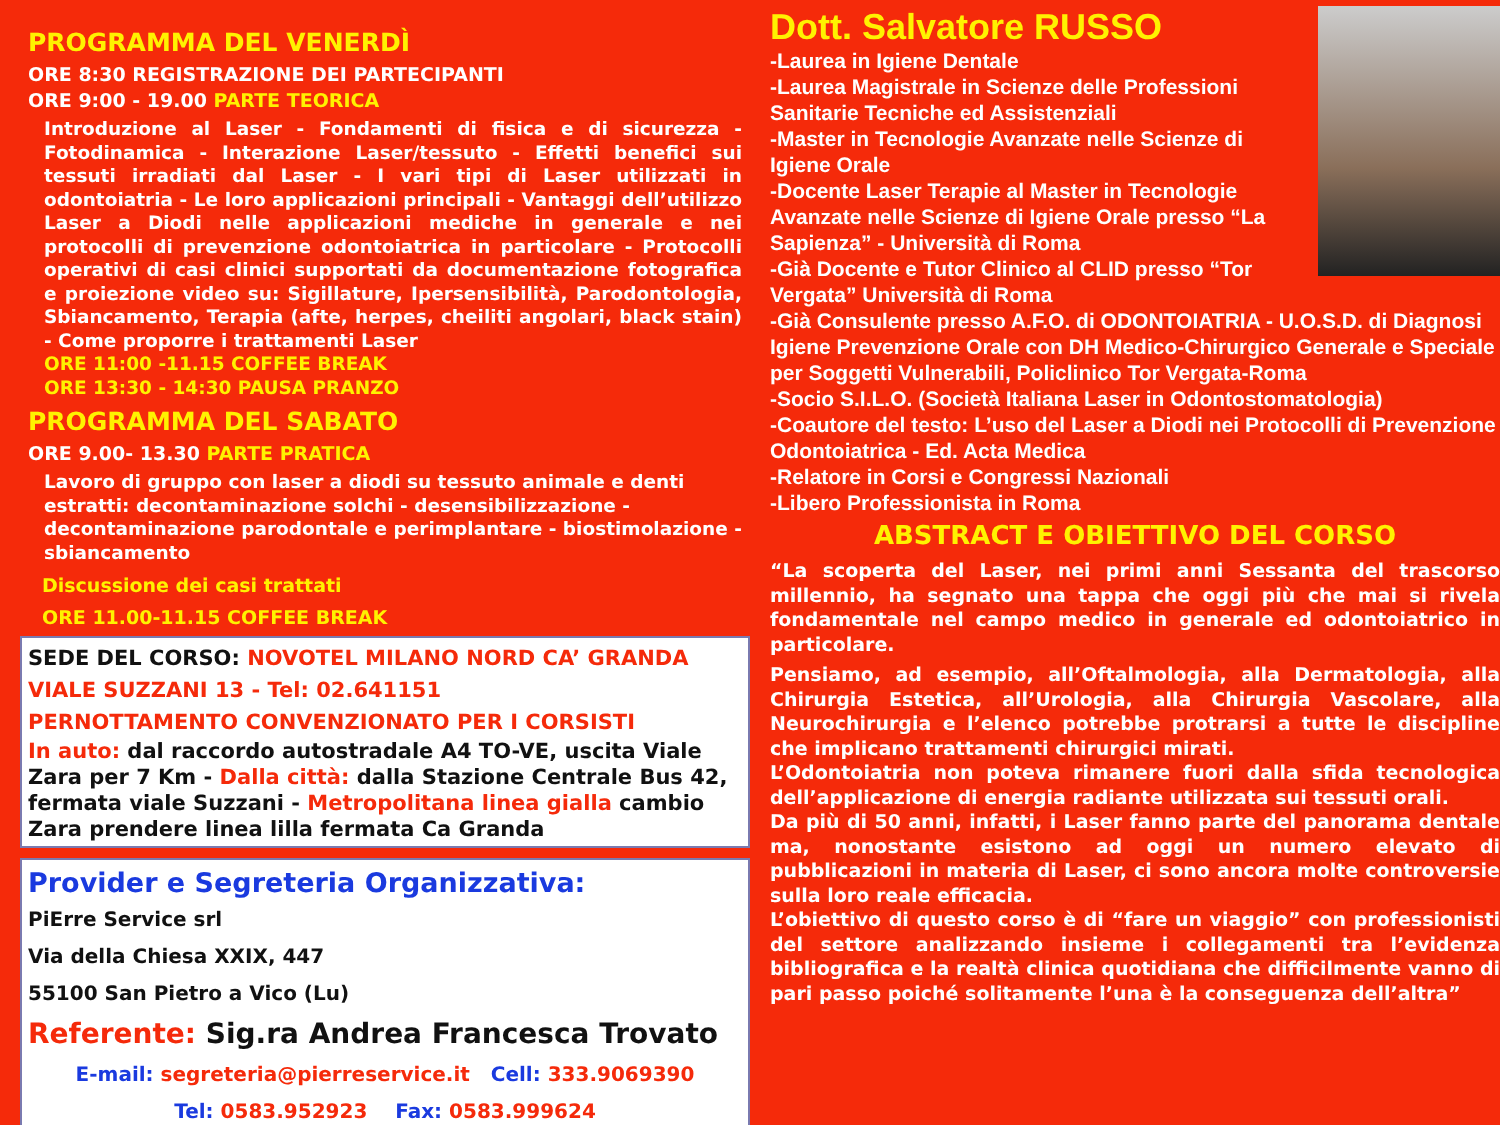PROGRAMMA DEL VENERDÌ
ORE 8:30 REGISTRAZIONE DEI PARTECIPANTI
ORE 9:00 - 19.00 PARTE TEORICA
Introduzione al Laser - Fondamenti di fisica e di sicurezza - Fotodinamica - Interazione Laser/tessuto - Effetti benefici sui tessuti irradiati dal Laser - I vari tipi di Laser utilizzati in odontoiatria - Le loro applicazioni principali - Vantaggi dell’utilizzo Laser a Diodi nelle applicazioni mediche in generale e nei protocolli di prevenzione odontoiatrica in particolare - Protocolli operativi di casi clinici supportati da documentazione fotografica e proiezione video su: Sigillature, Ipersensibilità, Parodontologia, Sbiancamento, Terapia (afte, herpes, cheiliti angolari, black stain) - Come proporre i trattamenti Laser
ORE 11:00 -11.15 COFFEE BREAK
ORE 13:30 - 14:30 PAUSA PRANZO
PROGRAMMA DEL SABATO
ORE 9.00- 13.30 PARTE PRATICA
Lavoro di gruppo con laser a diodi su tessuto animale e denti estratti: decontaminazione solchi - desensibilizzazione - decontaminazione parodontale e perimplantare - biostimolazione - sbiancamento
Discussione dei casi trattati
ORE 11.00-11.15 COFFEE BREAK
SEDE DEL CORSO: NOVOTEL MILANO NORD CA’ GRANDA
VIALE SUZZANI 13 - Tel: 02.641151
PERNOTTAMENTO CONVENZIONATO PER I CORSISTI
In auto: dal raccordo autostradale A4 TO-VE, uscita Viale Zara per 7 Km - Dalla città: dalla Stazione Centrale Bus 42, fermata viale Suzzani - Metropolitana linea gialla cambio Zara prendere linea lilla fermata Ca Granda
Provider e Segreteria Organizzativa:
PiErre Service srl
Via della Chiesa XXIX, 447
55100 San Pietro a Vico (Lu)
Referente: Sig.ra Andrea Francesca Trovato
E-mail: segreteria@pierreservice.it Cell: 333.9069390
Tel: 0583.952923 Fax: 0583.999624
Dott. Salvatore RUSSO
-Laurea in Igiene Dentale
-Laurea Magistrale in Scienze delle Professioni Sanitarie Tecniche ed Assistenziali
-Master in Tecnologie Avanzate nelle Scienze di Igiene Orale
-Docente Laser Terapie al Master in Tecnologie Avanzate nelle Scienze di Igiene Orale presso “La Sapienza” - Università di Roma
-Già Docente e Tutor Clinico al CLID presso “Tor Vergata” Università di Roma
-Già Consulente presso A.F.O. di ODONTOIATRIA - U.O.S.D. di Diagnosi Igiene Prevenzione Orale con DH Medico-Chirurgico Generale e Speciale per Soggetti Vulnerabili, Policlinico Tor Vergata-Roma
-Socio S.I.L.O. (Società Italiana Laser in Odontostomatologia)
-Coautore del testo: L’uso del Laser a Diodi nei Protocolli di Prevenzione Odontoiatrica - Ed. Acta Medica
-Relatore in Corsi e Congressi Nazionali
-Libero Professionista in Roma
ABSTRACT E OBIETTIVO DEL CORSO
“La scoperta del Laser, nei primi anni Sessanta del trascorso millennio, ha segnato una tappa che oggi più che mai si rivela fondamentale nel campo medico in generale ed odontoiatrico in particolare.
Pensiamo, ad esempio, all’Oftalmologia, alla Dermatologia, alla Chirurgia Estetica, all’Urologia, alla Chirurgia Vascolare, alla Neurochirurgia e l’elenco potrebbe protrarsi a tutte le discipline che implicano trattamenti chirurgici mirati.
L’Odontoiatria non poteva rimanere fuori dalla sfida tecnologica dell’applicazione di energia radiante utilizzata sui tessuti orali.
Da più di 50 anni, infatti, i Laser fanno parte del panorama dentale ma, nonostante esistono ad oggi un numero elevato di pubblicazioni in materia di Laser, ci sono ancora molte controversie sulla loro reale efficacia.
L’obiettivo di questo corso è di “fare un viaggio” con professionisti del settore analizzando insieme i collegamenti tra l’evidenza bibliografica e la realtà clinica quotidiana che difficilmente vanno di pari passo poiché solitamente l’una è la conseguenza dell’altra”